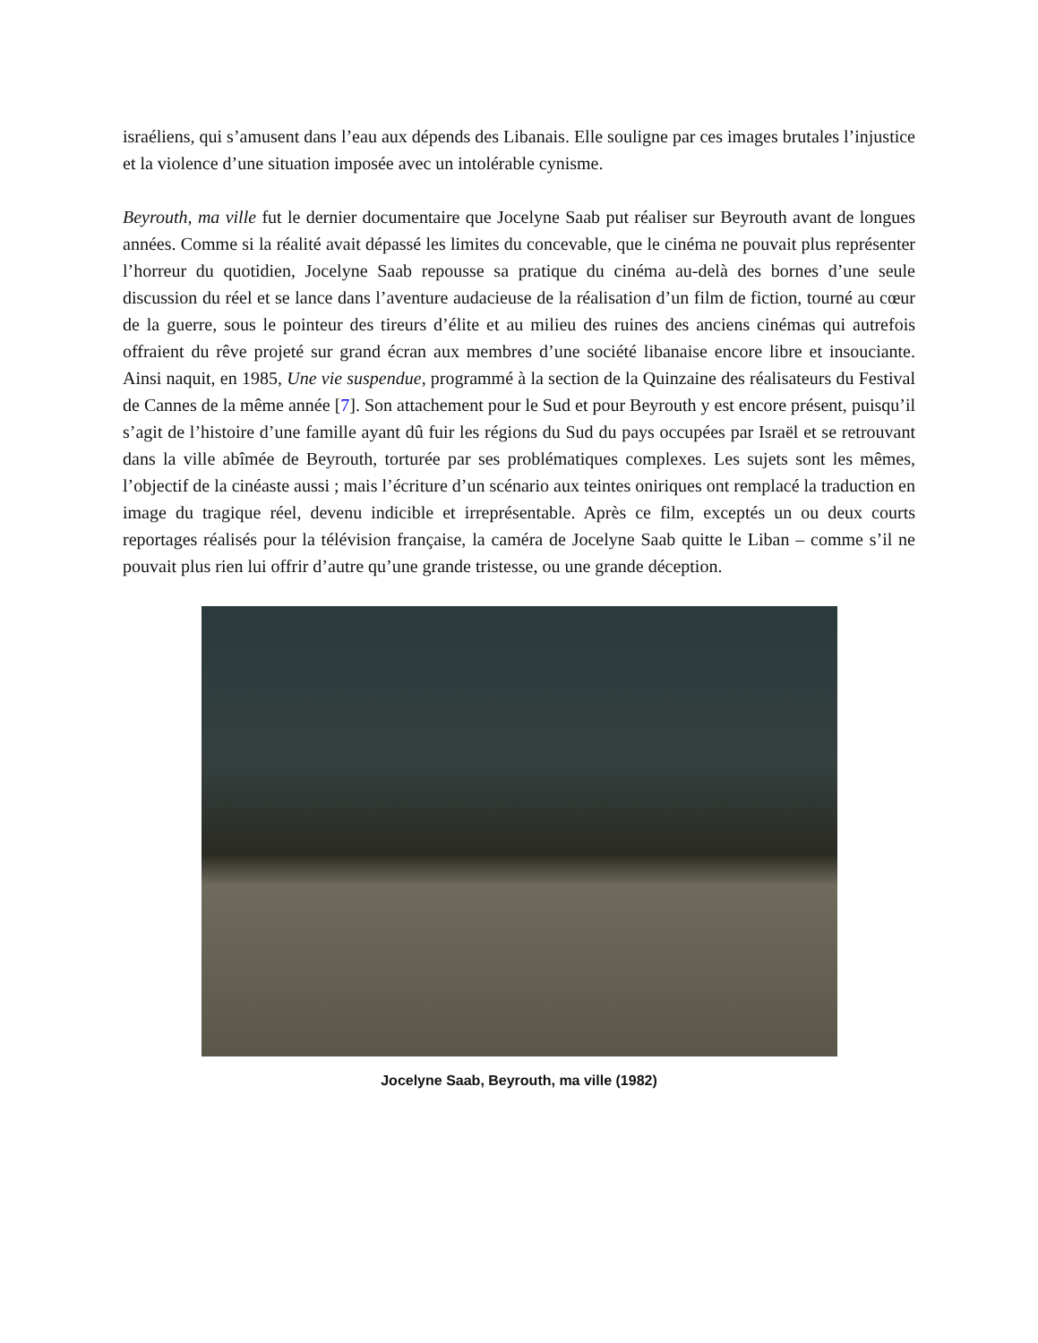israéliens, qui s’amusent dans l’eau aux dépends des Libanais. Elle souligne par ces images brutales l’injustice et la violence d’une situation imposée avec un intolérable cynisme.
Beyrouth, ma ville fut le dernier documentaire que Jocelyne Saab put réaliser sur Beyrouth avant de longues années. Comme si la réalité avait dépassé les limites du concevable, que le cinéma ne pouvait plus représenter l’horreur du quotidien, Jocelyne Saab repousse sa pratique du cinéma au-delà des bornes d’une seule discussion du réel et se lance dans l’aventure audacieuse de la réalisation d’un film de fiction, tourné au cœur de la guerre, sous le pointeur des tireurs d’élite et au milieu des ruines des anciens cinémas qui autrefois offraient du rêve projeté sur grand écran aux membres d’une société libanaise encore libre et insouciante. Ainsi naquit, en 1985, Une vie suspendue, programmé à la section de la Quinzaine des réalisateurs du Festival de Cannes de la même année [7]. Son attachement pour le Sud et pour Beyrouth y est encore présent, puisqu’il s’agit de l’histoire d’une famille ayant dû fuir les régions du Sud du pays occupées par Israël et se retrouvant dans la ville abîmée de Beyrouth, torturée par ses problématiques complexes. Les sujets sont les mêmes, l’objectif de la cinéaste aussi ; mais l’écriture d’un scénario aux teintes oniriques ont remplacé la traduction en image du tragique réel, devenu indicible et irreprésentable. Après ce film, exceptés un ou deux courts reportages réalisés pour la télévision française, la caméra de Jocelyne Saab quitte le Liban – comme s’il ne pouvait plus rien lui offrir d’autre qu’une grande tristesse, ou une grande déception.
Jocelyne Saab, Beyrouth, ma ville (1982)